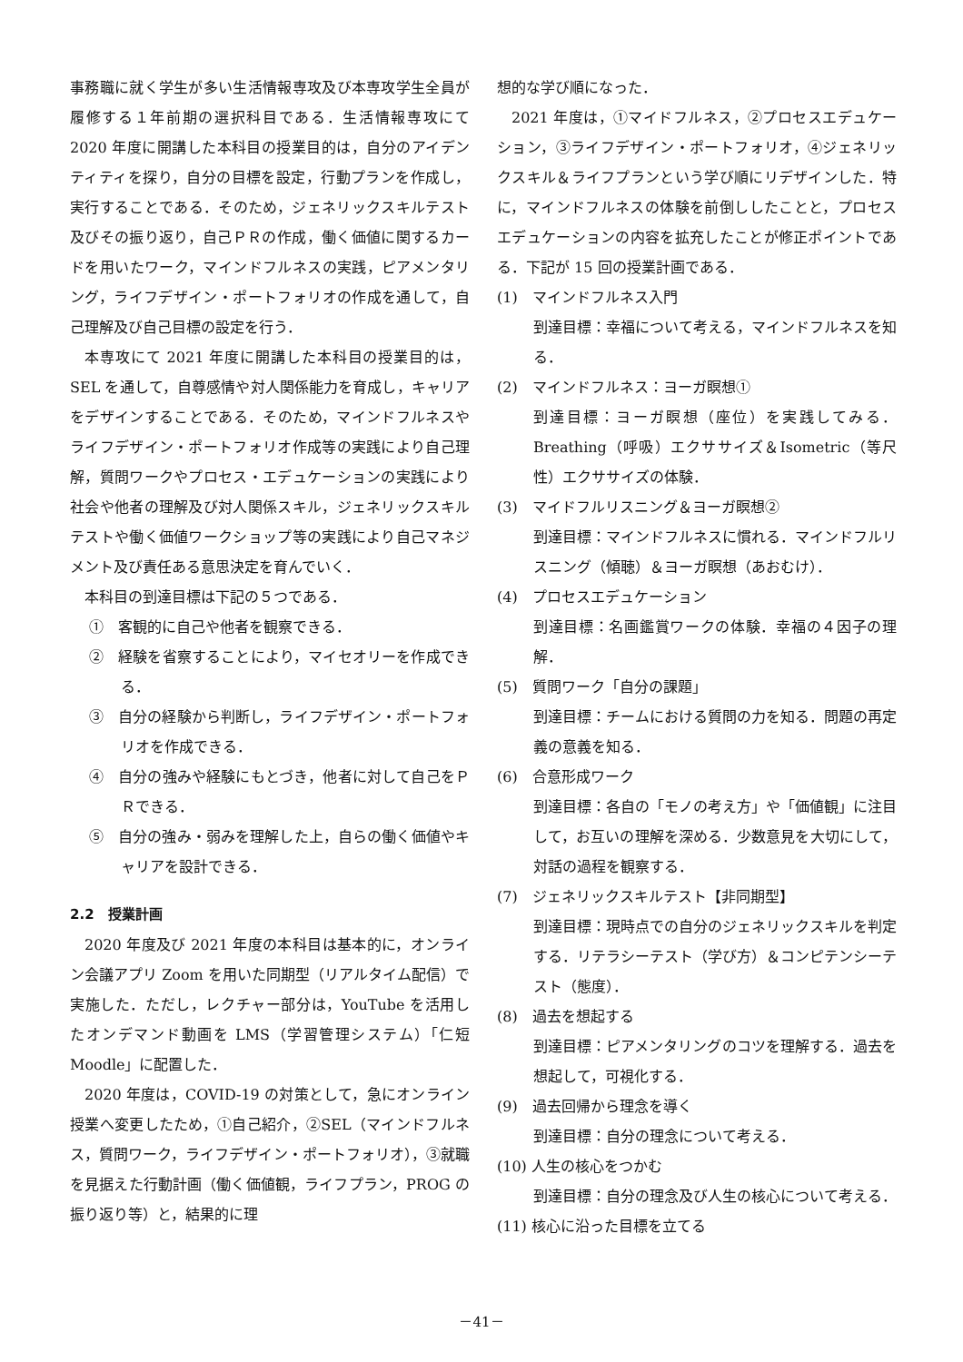事務職に就く学生が多い生活情報専攻及び本専攻学生全員が履修する１年前期の選択科目である．生活情報専攻にて 2020 年度に開講した本科目の授業目的は，自分のアイデンティティを探り，自分の目標を設定，行動プランを作成し，実行することである．そのため，ジェネリックスキルテスト及びその振り返り，自己ＰＲの作成，働く価値に関するカードを用いたワーク，マインドフルネスの実践，ピアメンタリング，ライフデザイン・ポートフォリオの作成を通して，自己理解及び自己目標の設定を行う．
本専攻にて 2021 年度に開講した本科目の授業目的は，SEL を通して，自尊感情や対人関係能力を育成し，キャリアをデザインすることである．そのため，マインドフルネスやライフデザイン・ポートフォリオ作成等の実践により自己理解，質問ワークやプロセス・エデュケーションの実践により社会や他者の理解及び対人関係スキル，ジェネリックスキルテストや働く価値ワークショップ等の実践により自己マネジメント及び責任ある意思決定を育んでいく．
本科目の到達目標は下記の５つである．
①　客観的に自己や他者を観察できる．
②　経験を省察することにより，マイセオリーを作成できる．
③　自分の経験から判断し，ライフデザイン・ポートフォリオを作成できる．
④　自分の強みや経験にもとづき，他者に対して自己をＰＲできる．
⑤　自分の強み・弱みを理解した上，自らの働く価値やキャリアを設計できる．
2.2　授業計画
2020 年度及び 2021 年度の本科目は基本的に，オンライン会議アプリ Zoom を用いた同期型（リアルタイム配信）で実施した．ただし，レクチャー部分は，YouTube を活用したオンデマンド動画を LMS（学習管理システム）「仁短 Moodle」に配置した．
2020 年度は，COVID-19 の対策として，急にオンライン授業へ変更したため，①自己紹介，②SEL（マインドフルネス，質問ワーク，ライフデザイン・ポートフォリオ），③就職を見据えた行動計画（働く価値観，ライフプラン，PROG の振り返り等）と，結果的に理
想的な学び順になった．
2021 年度は，①マイドフルネス，②プロセスエデュケーション，③ライフデザイン・ポートフォリオ，④ジェネリックスキル＆ライフプランという学び順にリデザインした．特に，マインドフルネスの体験を前倒ししたことと，プロセスエデュケーションの内容を拡充したことが修正ポイントである．下記が 15 回の授業計画である．
(1)　マインドフルネス入門
到達目標：幸福について考える，マインドフルネスを知る．
(2)　マインドフルネス：ヨーガ瞑想①
到達目標：ヨーガ瞑想（座位）を実践してみる．Breathing（呼吸）エクササイズ＆Isometric（等尺性）エクササイズの体験．
(3)　マイドフルリスニング＆ヨーガ瞑想②
到達目標：マインドフルネスに慣れる．マインドフルリスニング（傾聴）＆ヨーガ瞑想（あおむけ）．
(4)　プロセスエデュケーション
到達目標：名画鑑賞ワークの体験．幸福の４因子の理解．
(5)　質問ワーク「自分の課題」
到達目標：チームにおける質問の力を知る．問題の再定義の意義を知る．
(6)　合意形成ワーク
到達目標：各自の「モノの考え方」や「価値観」に注目して，お互いの理解を深める．少数意見を大切にして，対話の過程を観察する．
(7)　ジェネリックスキルテスト【非同期型】
到達目標：現時点での自分のジェネリックスキルを判定する．リテラシーテスト（学び方）＆コンピテンシーテスト（態度）．
(8)　過去を想起する
到達目標：ピアメンタリングのコツを理解する．過去を想起して，可視化する．
(9)　過去回帰から理念を導く
到達目標：自分の理念について考える．
(10) 人生の核心をつかむ
到達目標：自分の理念及び人生の核心について考える．
(11) 核心に沿った目標を立てる
－41－